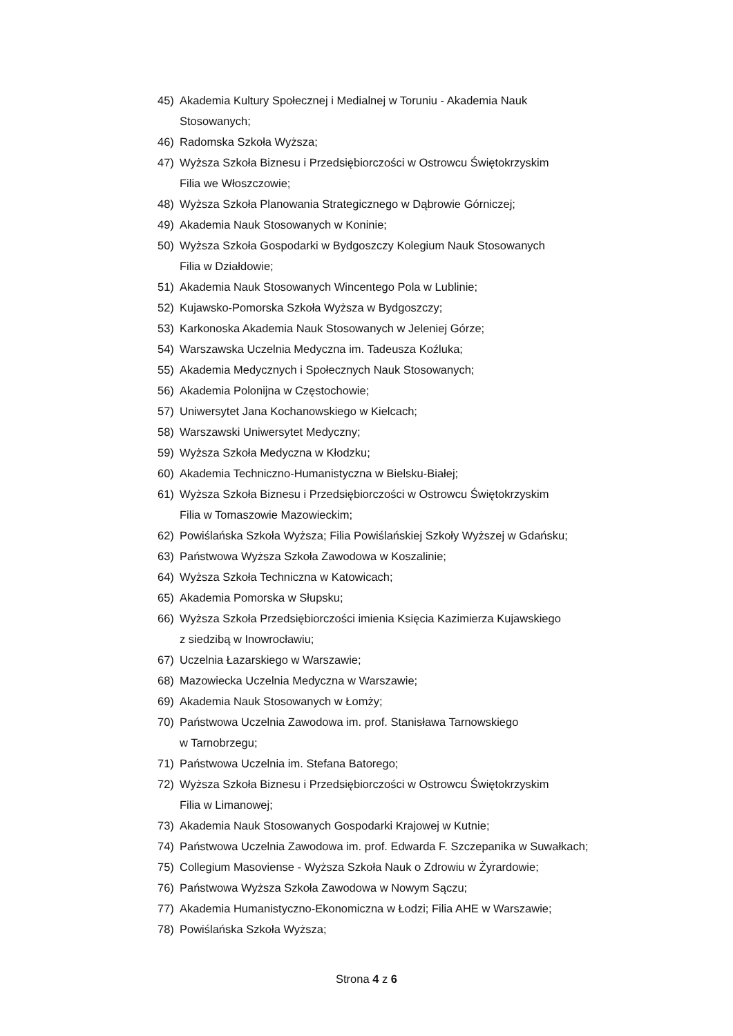45) Akademia Kultury Społecznej i Medialnej w Toruniu - Akademia Nauk
Stosowanych;
46) Radomska Szkoła Wyższa;
47) Wyższa Szkoła Biznesu i Przedsiębiorczości w Ostrowcu Świętokrzyskim
Filia we Włoszczowie;
48) Wyższa Szkoła Planowania Strategicznego w Dąbrowie Górniczej;
49) Akademia Nauk Stosowanych w Koninie;
50) Wyższa Szkoła Gospodarki w Bydgoszczy Kolegium Nauk Stosowanych
Filia w Działdowie;
51) Akademia Nauk Stosowanych Wincentego Pola w Lublinie;
52) Kujawsko-Pomorska Szkoła Wyższa w Bydgoszczy;
53) Karkonoska Akademia Nauk Stosowanych w Jeleniej Górze;
54) Warszawska Uczelnia Medyczna im. Tadeusza Koźluka;
55) Akademia Medycznych i Społecznych Nauk Stosowanych;
56) Akademia Polonijna w Częstochowie;
57) Uniwersytet Jana Kochanowskiego w Kielcach;
58) Warszawski Uniwersytet Medyczny;
59) Wyższa Szkoła Medyczna w Kłodzku;
60) Akademia Techniczno-Humanistyczna w Bielsku-Białej;
61) Wyższa Szkoła Biznesu i Przedsiębiorczości w Ostrowcu Świętokrzyskim
Filia w Tomaszowie Mazowieckim;
62) Powiślańska Szkoła Wyższa; Filia Powiślańskiej Szkoły Wyższej w Gdańsku;
63) Państwowa Wyższa Szkoła Zawodowa w Koszalinie;
64) Wyższa Szkoła Techniczna w Katowicach;
65) Akademia Pomorska w Słupsku;
66) Wyższa Szkoła Przedsiębiorczości imienia Księcia Kazimierza Kujawskiego
z siedzibą w Inowrocławiu;
67) Uczelnia Łazarskiego w Warszawie;
68) Mazowiecka Uczelnia Medyczna w Warszawie;
69) Akademia Nauk Stosowanych w Łomży;
70) Państwowa Uczelnia Zawodowa im. prof. Stanisława Tarnowskiego
w Tarnobrzegu;
71) Państwowa Uczelnia im. Stefana Batorego;
72) Wyższa Szkoła Biznesu i Przedsiębiorczości w Ostrowcu Świętokrzyskim
Filia w Limanowej;
73) Akademia Nauk Stosowanych Gospodarki Krajowej w Kutnie;
74) Państwowa Uczelnia Zawodowa im. prof. Edwarda F. Szczepanika w Suwałkach;
75) Collegium Masoviense - Wyższa Szkoła Nauk o Zdrowiu w Żyrardowie;
76) Państwowa Wyższa Szkoła Zawodowa w Nowym Sączu;
77) Akademia Humanistyczno-Ekonomiczna w Łodzi; Filia AHE w Warszawie;
78) Powiślańska Szkoła Wyższa;
Strona 4 z 6